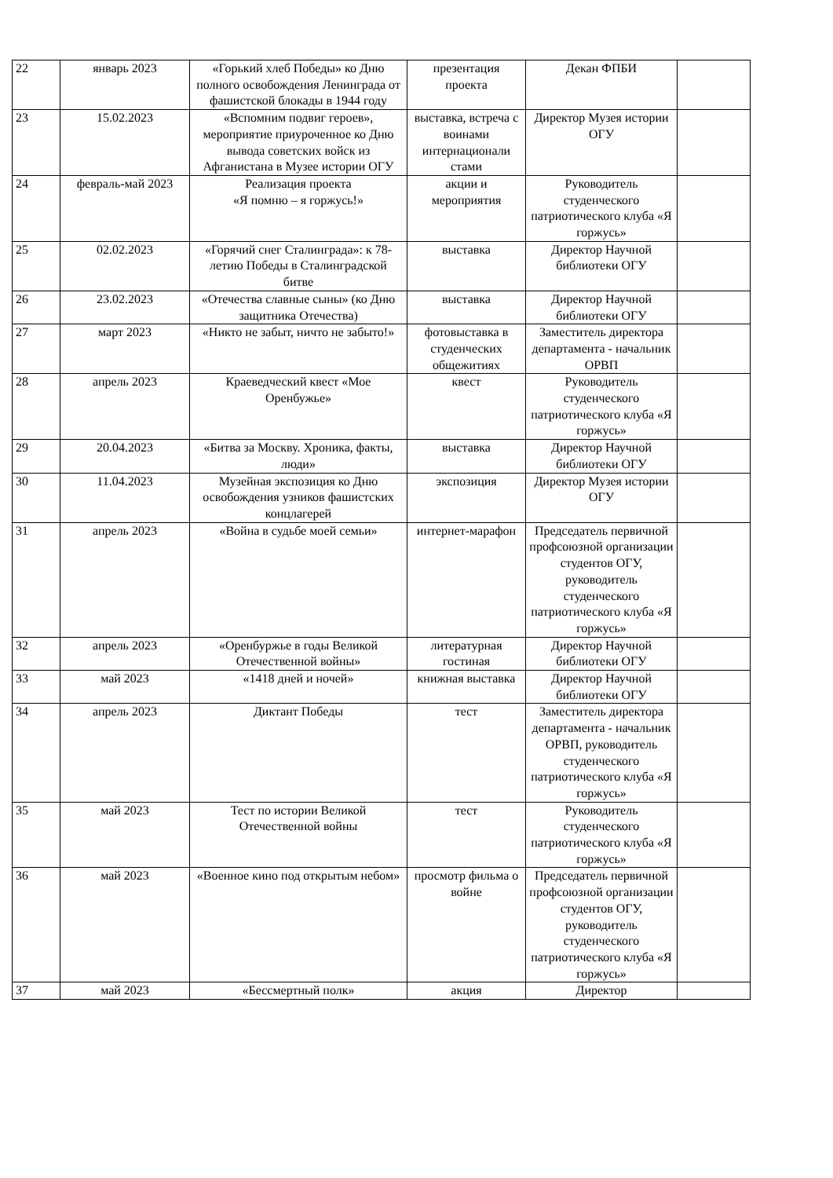| 22 | январь 2023 | «Горький хлеб Победы» ко Дню полного освобождения Ленинграда от фашистской блокады в 1944 году | презентация проекта | Декан ФПБИ | |
| 23 | 15.02.2023 | «Вспомним подвиг героев», мероприятие приуроченное ко Дню вывода советских войск из Афганистана в Музее истории ОГУ | выставка, встреча с воинами интернационали стами | Директор Музея истории ОГУ | |
| 24 | февраль-май 2023 | Реализация проекта «Я помню – я горжусь!» | акции и мероприятия | Руководитель студенческого патриотического клуба «Я горжусь» | |
| 25 | 02.02.2023 | «Горячий снег Сталинграда»: к 78-летию Победы в Сталинградской битве | выставка | Директор Научной библиотеки ОГУ | |
| 26 | 23.02.2023 | «Отечества славные сыны» (ко Дню защитника Отечества) | выставка | Директор Научной библиотеки ОГУ | |
| 27 | март 2023 | «Никто не забыт, ничто не забыто!» | фотовыставка в студенческих общежитиях | Заместитель директора департамента - начальник ОРВП | |
| 28 | апрель 2023 | Краеведческий квест «Мое Оренбужье» | квест | Руководитель студенческого патриотического клуба «Я горжусь» | |
| 29 | 20.04.2023 | «Битва за Москву. Хроника, факты, люди» | выставка | Директор Научной библиотеки ОГУ | |
| 30 | 11.04.2023 | Музейная экспозиция ко Дню освобождения узников фашистских концлагерей | экспозиция | Директор Музея истории ОГУ | |
| 31 | апрель 2023 | «Война в судьбе моей семьи» | интернет-марафон | Председатель первичной профсоюзной организации студентов ОГУ, руководитель студенческого патриотического клуба «Я горжусь» | |
| 32 | апрель 2023 | «Оренбуржье в годы Великой Отечественной войны» | литературная гостиная | Директор Научной библиотеки ОГУ | |
| 33 | май 2023 | «1418 дней и ночей» | книжная выставка | Директор Научной библиотеки ОГУ | |
| 34 | апрель 2023 | Диктант Победы | тест | Заместитель директора департамента - начальник ОРВП, руководитель студенческого патриотического клуба «Я горжусь» | |
| 35 | май 2023 | Тест по истории Великой Отечественной войны | тест | Руководитель студенческого патриотического клуба «Я горжусь» | |
| 36 | май 2023 | «Военное кино под открытым небом» | просмотр фильма о войне | Председатель первичной профсоюзной организации студентов ОГУ, руководитель студенческого патриотического клуба «Я горжусь» | |
| 37 | май 2023 | «Бессмертный полк» | акция | Директор | |